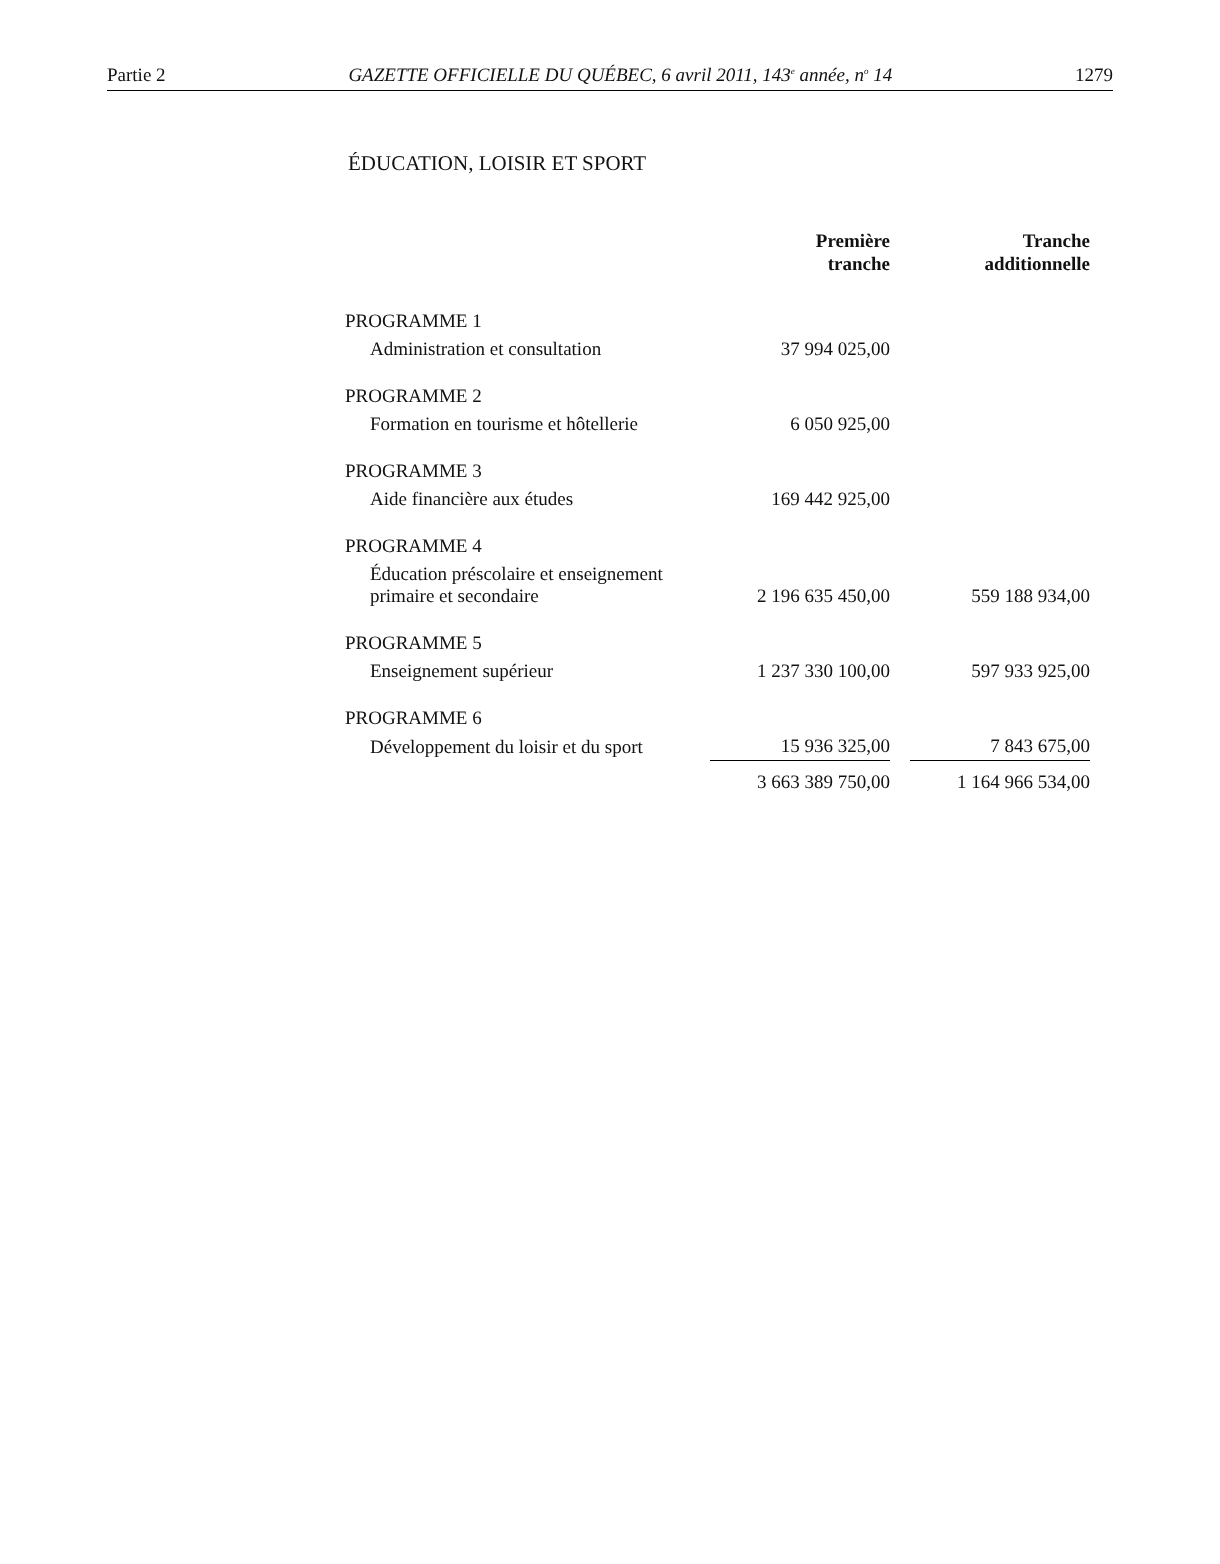Partie 2 GAZETTE OFFICIELLE DU QUÉBEC, 6 avril 2011, 143<sup>e</sup> année, n<sup>o</sup> 14 1279
ÉDUCATION, LOISIR ET SPORT
| | Première tranche | | Tranche additionnelle |
| --- | --- | --- | --- |
| PROGRAMME 1 | | | |
| Administration et consultation | 37 994 025,00 | | |
| PROGRAMME 2 | | | |
| Formation en tourisme et hôtellerie | 6 050 925,00 | | |
| PROGRAMME 3 | | | |
| Aide financière aux études | 169 442 925,00 | | |
| PROGRAMME 4 | | | |
| Éducation préscolaire et enseignement primaire et secondaire | 2 196 635 450,00 | | 559 188 934,00 |
| PROGRAMME 5 | | | |
| Enseignement supérieur | 1 237 330 100,00 | | 597 933 925,00 |
| PROGRAMME 6 | | | |
| Développement du loisir et du sport | 15 936 325,00 | | 7 843 675,00 |
| | 3 663 389 750,00 | | 1 164 966 534,00 |